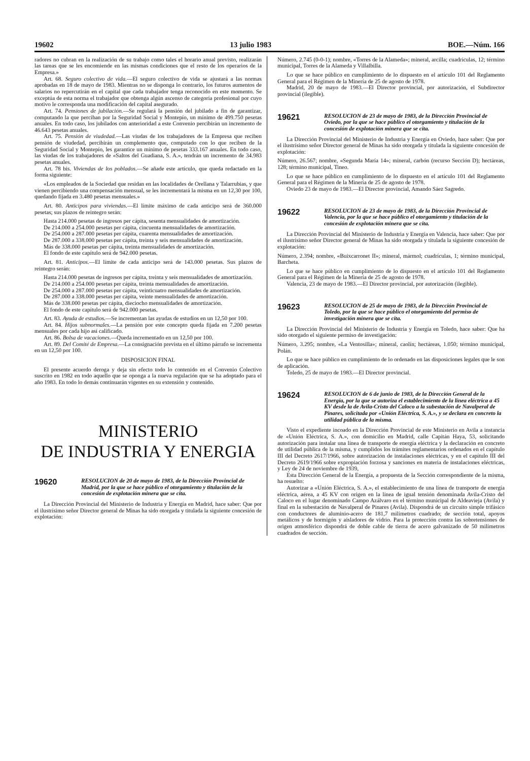19602 13 julio 1983 BOE.—Núm. 166
radores no cubran en la realización de su trabajo como tales el horario anual previsto, realizarán las tareas que se les encomiende en las mismas condiciones que el resto de los operarios de la Empresa.»
Art. 68. Seguro colectivo de vida.—El seguro colectivo de vida se ajustará a las normas aprobadas en 18 de mayo de 1983. Mientras no se disponga lo contrario, los futuros aumentos de salarios no repercutirán en el capital que cada trabajador tenga reconocido en este momento. Se exceptúa de esta norma el trabajador que obtenga algún ascenso de categoría profesional por cuyo motivo le corresponda una modificación del capital asegurado.
Art. 74. Pensiones de jubilación.—Se regulará la pensión del jubilado a fin de garantizar, computando la que perciban por la Seguridad Social y Montepío, un mínimo de 499.750 pesetas anuales. En todo caso, los jubilados con anterioridad a este Convenio percibirán un incremento de 46.643 pesetas anuales.
Art. 75. Pensión de viudedad.—Las viudas de los trabajadores de la Empresa que reciben pensión de viudedad, percibirán un complemento que, computado con lo que reciben de la Seguridad Social y Montepío, les garantice un mínimo de pesetas 333.167 anuales. En todo caso, las viudas de los trabajadores de «Saltos del Guadiana, S. A.», tendrán un incremento de 34.983 pesetas anuales.
Art. 78 bis. Viviendas de los poblados.—Se añade este artículo, que queda redactado en la forma siguiente:
«Los empleados de la Sociedad que residan en las localidades de Orellana y Talarrubias, y que vienen percibiendo una compensación mensual, se les incrementará la misma en un 12,30 por 100, quedando fijada en 3.480 pesetas mensuales.»
Art. 80. Anticipos para viviendas.—El límite máximo de cada anticipo será de 360.000 pesetas; sus plazos de reintegro serán:
Hasta 214.000 pesetas de ingresos per cápita, sesenta mensualidades de amortización.
De 214.000 a 254.000 pesetas per cápita, cincuenta mensualidades de amortización.
De 254.000 a 287.000 pesetas per cápita, cuarenta mensualidades de amortización.
De 287.000 a 338.000 pesetas per cápita, treinta y seis mensualidades de amortización.
Más de 338.000 pesetas per cápita, treinta mensualidades de amortización.
El fondo de este capítulo será de 942.000 pesetas.
Art. 81. Anticipos.—El límite de cada anticipo será de 143.000 pesetas. Sus plazos de reintegro serán:
Hasta 214.000 pesetas de ingresos per cápita, treinta y seis mensualidades de amortización.
De 214.000 a 254.000 pesetas per cápita, treinta mensualidades de amortización.
De 254.000 a 287.000 pesetas per cápita, veinticuatro mensualidades de amortización.
De 287.000 a 338.000 pesetas per cápita, veinte mensualidades de amortización.
Más de 338.000 pesetas per cápita, dieciocho mensualidades de amortización.
El fondo de este capítulo será de 942.000 pesetas.
Art. 83. Ayuda de estudios.—Se incrementan las ayudas de estudios en un 12,50 por 100.
Art. 84. Hijos subnormales.—La pensión por este concepto queda fijada en 7.200 pesetas mensuales por cada hijo así calificado.
Art. 86. Bolsa de vacaciones.—Queda incrementado en un 12,50 por 100.
Art. 89. Del Comité de Empresa.—La consignación prevista en el último párrafo se incrementa en un 12,50 por 100.
DISPOSICION FINAL
El presente acuerdo deroga y deja sin efecto todo lo contenido en el Convenio Colectivo suscrito en 1982 en todo aquello que se oponga a la nueva regulación que se ha adoptado para el año 1983. En todo lo demás continuarán vigentes en su extensión y contenido.
MINISTERIO
DE INDUSTRIA Y ENERGIA
19620
RESOLUCION de 20 de mayo de 1983, de la Dirección Provincial de Madrid, por la que se hace público el otorgamiento y titulación de la concesión de explotación minera que se cita.
La Dirección Provincial del Ministerio de Industria y Energía en Madrid, hace saber: Que por el ilustrísimo señor Director general de Minas ha sido otorgada y titulada la siguiente concesión de explotación:
Número, 2.745 (0-0-1); nombre, «Torres de la Alameda»; mineral, arcilla; cuadrículas, 12; término municipal, Torres de la Alameda y Villalbilla.
Lo que se hace público en cumplimiento de lo dispuesto en el artículo 101 del Reglamento General para el Régimen de la Minería de 25 de agosto de 1978.
Madrid, 20 de mayo de 1983.—El Director provincial, por autorización, el Subdirector provincial (ilegible).
19621
RESOLUCION de 23 de mayo de 1983, de la Dirección Provincial de Oviedo, por la que se hace público el otorgamiento y titulación de la concesión de explotación minera que se cita.
La Dirección Provincial del Ministerio de Industria y Energía en Oviedo, hace saber: Que por el ilustrísimo señor Director general de Minas ha sido otorgada y titulada la siguiente concesión de explotación:
Número, 26.567; nombre, «Segunda María 14»; mineral, carbón (recurso Sección D); hectáreas, 128; término municipal, Tineo.
Lo que se hace público en cumplimiento de lo dispuesto en el artículo 101 del Reglamento General para el Régimen de la Minería de 25 de agosto de 1978.
Oviedo 23 de mayo de 1983.—El Director provincial, Amando Sáez Sagredo.
19622
RESOLUCION de 23 de mayo de 1983, de la Dirección Provincial de Valencia, por la que se hace público el otorgamiento y titulación de la concesión de explotación minera que se cita.
La Dirección Provincial del Ministerio de Industria y Energía en Valencia, hace saber: Que por el ilustrísimo señor Director general de Minas ha sido otorgada y titulada la siguiente concesión de explotación:
Número, 2.394; nombre, «Buixcarronet II»; mineral, mármol; cuadrículas, 1; término municipal, Barcheta.
Lo que se hace público en cumplimiento de lo dispuesto en el artículo 101 del Reglamento General para el Régimen de la Minería de 25 de agosto de 1978.
Valencia, 23 de mayo de 1983.—El Director provincial, por autorización (ilegible).
19623
RESOLUCION de 25 de mayo de 1983, de la Dirección Provincial de Toledo, por la que se hace público el otorgamiento del permiso de investigación minera que se cita.
La Dirección Provincial del Ministerio de Industria y Energía en Toledo, hace saber: Que ha sido otorgado el siguiente permiso de investigación:
Número, 3.295; nombre, «La Ventosilla»; mineral, caolín; hectáreas, 1.050; término municipal, Polán.
Lo que se hace público en cumplimiento de lo ordenado en las disposiciones legales que le son de aplicación.
Toledo, 25 de mayo de 1983.—El Director provincial.
19624
RESOLUCION de 6 de junio de 1983, de la Dirección General de la Energía, por la que se autoriza el establecimiento de la línea eléctrica a 45 KV desde la de Avila-Cristo del Caloco a la subestación de Navalperal de Pinares, solicitada por «Unión Eléctrica, S. A.», y se declara en concreto la utilidad pública de la misma.
Visto el expediente incoado en la Dirección Provincial de este Ministerio en Avila a instancia de «Unión Eléctrica, S. A.», con domicilio en Madrid, calle Capitán Haya, 53, solicitando autorización para instalar una línea de transporte de energía eléctrica y la declaración en concreto de utilidad pública de la misma, y cumplidos los trámites reglamentarios ordenados en el capítulo III del Decreto 2617/1966, sobre autorización de instalaciones eléctricas, y en el capítulo III del Decreto 2619/1966 sobre expropiación forzosa y sanciones en materia de instalaciones eléctricas, y Ley de 24 de noviembre de 1939,
Esta Dirección General de la Energía, a propuesta de la Sección correspondiente de la misma, ha resuelto:
Autorizar a «Unión Eléctrica, S. A.», el establecimiento de una línea de transporte de energía eléctrica, aérea, a 45 KV con origen en la línea de igual tensión denominada Avila-Cristo del Caloco en el lugar denominado Campo Azálvaro en el término municipal de Aldeavieja (Avila) y final en la subestación de Navalperal de Pinares (Avila). Dispondrá de un circuito simple trifásico con conductores de aluminio-acero de 181,7 milímetros cuadrado; de sección total, apoyos metálicos y de hormigón y aisladores de vidrio. Para la protección contra las sobretensiones de origen atmosférico dispondrá de doble cable de tierra de acero galvanizado de 50 milímetros cuadrados de sección.